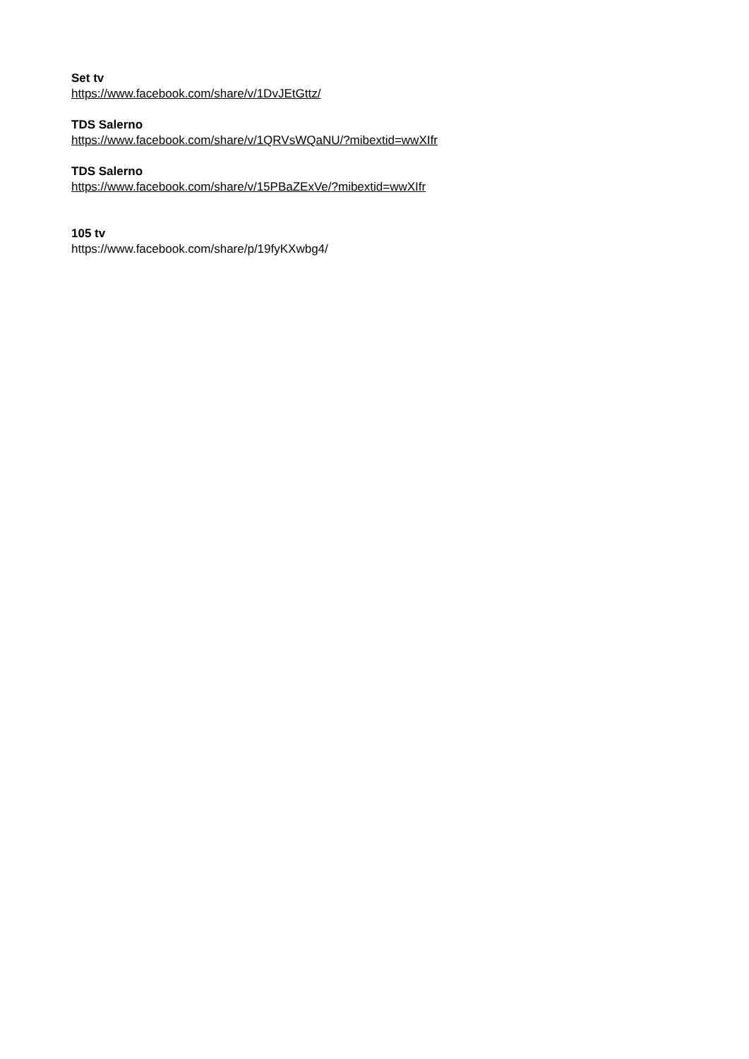Set tv
https://www.facebook.com/share/v/1DvJEtGttz/
TDS Salerno
https://www.facebook.com/share/v/1QRVsWQaNU/?mibextid=wwXIfr
TDS Salerno
https://www.facebook.com/share/v/15PBaZExVe/?mibextid=wwXIfr
105 tv
https://www.facebook.com/share/p/19fyKXwbg4/